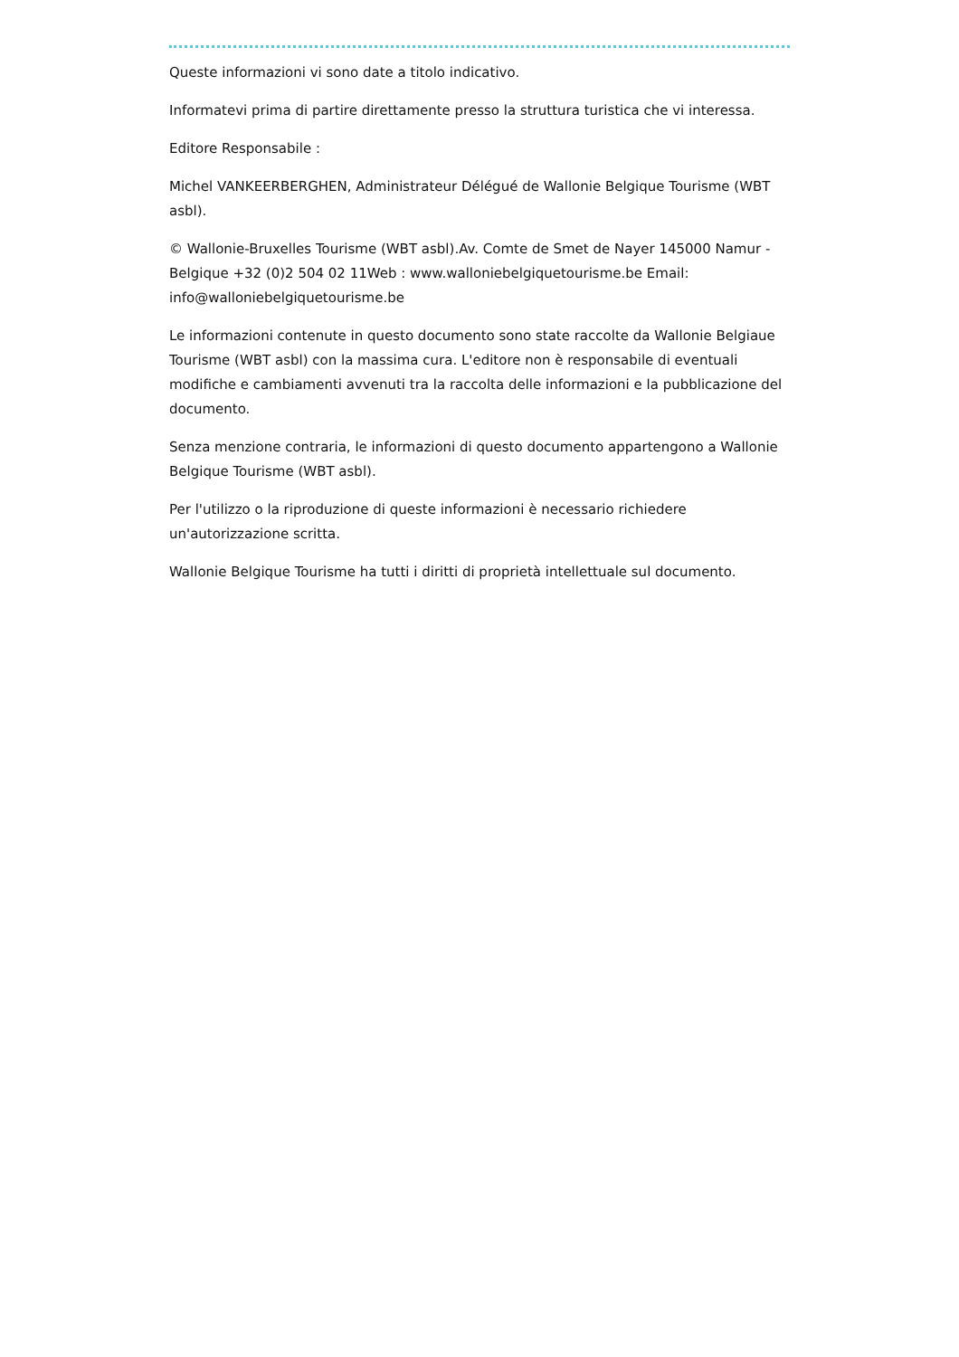Queste informazioni vi sono date a titolo indicativo.
Informatevi prima di partire direttamente presso la struttura turistica che vi interessa.
Editore Responsabile :
Michel VANKEERBERGHEN, Administrateur Délégué de Wallonie Belgique Tourisme (WBT asbl).
© Wallonie-Bruxelles Tourisme (WBT asbl).Av. Comte de Smet de Nayer 145000 Namur - Belgique +32 (0)2 504 02 11Web : www.walloniebelgiquetourisme.be Email: info@walloniebelgiquetourisme.be
Le informazioni contenute in questo documento sono state raccolte da Wallonie Belgiaue Tourisme (WBT asbl) con la massima cura. L'editore non è responsabile di eventuali modifiche e cambiamenti avvenuti tra la raccolta delle informazioni e la pubblicazione del documento.
Senza menzione contraria, le informazioni di questo documento appartengono a Wallonie Belgique Tourisme (WBT asbl).
Per l'utilizzo o la riproduzione di queste informazioni è necessario richiedere un'autorizzazione scritta.
Wallonie Belgique Tourisme ha tutti i diritti di proprietà intellettuale sul documento.